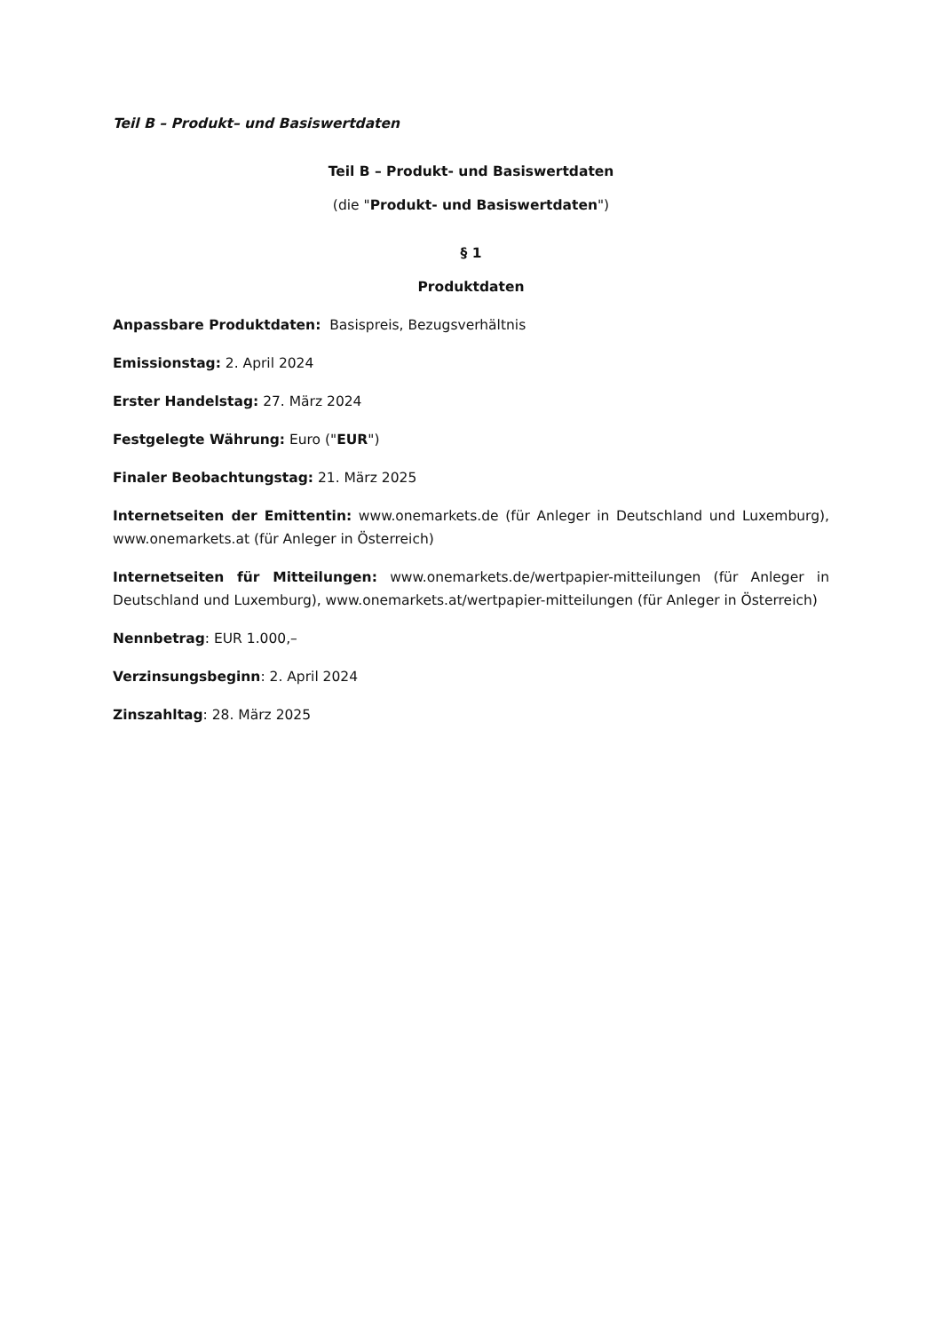Teil B – Produkt– und Basiswertdaten
Teil B – Produkt- und Basiswertdaten
(die "Produkt- und Basiswertdaten")
§ 1
Produktdaten
Anpassbare Produktdaten: Basispreis, Bezugsverhältnis
Emissionstag: 2. April 2024
Erster Handelstag: 27. März 2024
Festgelegte Währung: Euro ("EUR")
Finaler Beobachtungstag: 21. März 2025
Internetseiten der Emittentin: www.onemarkets.de (für Anleger in Deutschland und Luxemburg), www.onemarkets.at (für Anleger in Österreich)
Internetseiten für Mitteilungen: www.onemarkets.de/wertpapier-mitteilungen (für Anleger in Deutschland und Luxemburg), www.onemarkets.at/wertpapier-mitteilungen (für Anleger in Österreich)
Nennbetrag: EUR 1.000,–
Verzinsungsbeginn: 2. April 2024
Zinszahltag: 28. März 2025